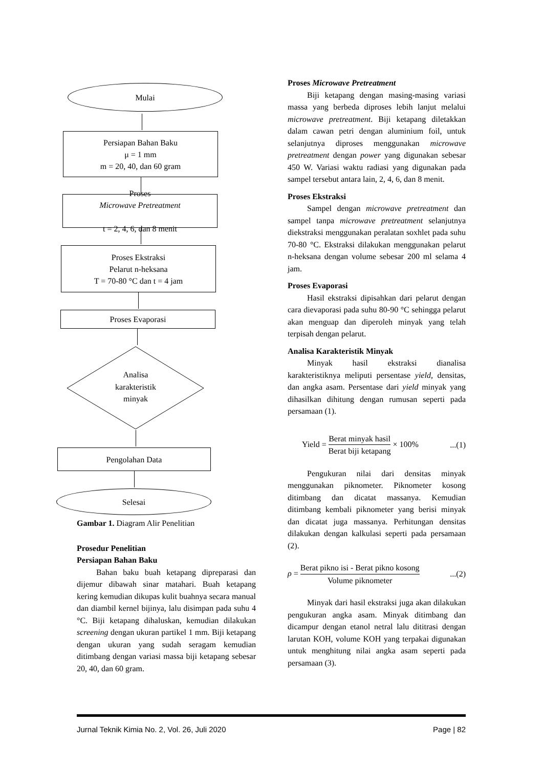Mulai
Persiapan Bahan Baku
μ = 1 mm
m = 20, 40, dan 60 gram
Proses
Microwave Pretreatment
t = 2, 4, 6, dan 8 menit
Proses Ekstraksi
Pelarut n-heksana
T = 70-80 °C dan t = 4 jam
Proses Evaporasi
Analisa
karakteristik
minyak
Pengolahan Data
Selesai
Gambar 1. Diagram Alir Penelitian
Prosedur Penelitian
Persiapan Bahan Baku
Bahan baku buah ketapang dipreparasi dan dijemur dibawah sinar matahari. Buah ketapang kering kemudian dikupas kulit buahnya secara manual dan diambil kernel bijinya, lalu disimpan pada suhu 4 °C. Biji ketapang dihaluskan, kemudian dilakukan screening dengan ukuran partikel 1 mm. Biji ketapang dengan ukuran yang sudah seragam kemudian ditimbang dengan variasi massa biji ketapang sebesar 20, 40, dan 60 gram.
Proses Microwave Pretreatment
Biji ketapang dengan masing-masing variasi massa yang berbeda diproses lebih lanjut melalui microwave pretreatment. Biji ketapang diletakkan dalam cawan petri dengan aluminium foil, untuk selanjutnya diproses menggunakan microwave pretreatment dengan power yang digunakan sebesar 450 W. Variasi waktu radiasi yang digunakan pada sampel tersebut antara lain, 2, 4, 6, dan 8 menit.
Proses Ekstraksi
Sampel dengan microwave pretreatment dan sampel tanpa microwave pretreatment selanjutnya diekstraksi menggunakan peralatan soxhlet pada suhu 70-80 °C. Ekstraksi dilakukan menggunakan pelarut n-heksana dengan volume sebesar 200 ml selama 4 jam.
Proses Evaporasi
Hasil ekstraksi dipisahkan dari pelarut dengan cara dievaporasi pada suhu 80-90 °C sehingga pelarut akan menguap dan diperoleh minyak yang telah terpisah dengan pelarut.
Analisa Karakteristik Minyak
Minyak hasil ekstraksi dianalisa karakteristiknya meliputi persentase yield, densitas, dan angka asam. Persentase dari yield minyak yang dihasilkan dihitung dengan rumusan seperti pada persamaan (1).
Yield = Berat minyak hasil Berat biji ketapang × 100%...(1)
Pengukuran nilai dari densitas minyak menggunakan piknometer. Piknometer kosong ditimbang dan dicatat massanya. Kemudian ditimbang kembali piknometer yang berisi minyak dan dicatat juga massanya. Perhitungan densitas dilakukan dengan kalkulasi seperti pada persamaan (2).
ρ = Berat pikno isi - Berat pikno kosong Volume piknometer...(2)
Minyak dari hasil ekstraksi juga akan dilakukan pengukuran angka asam. Minyak ditimbang dan dicampur dengan etanol netral lalu dititrasi dengan larutan KOH, volume KOH yang terpakai digunakan untuk menghitung nilai angka asam seperti pada persamaan (3).
Jurnal Teknik Kimia No. 2, Vol. 26, Juli 2020 Page | 82